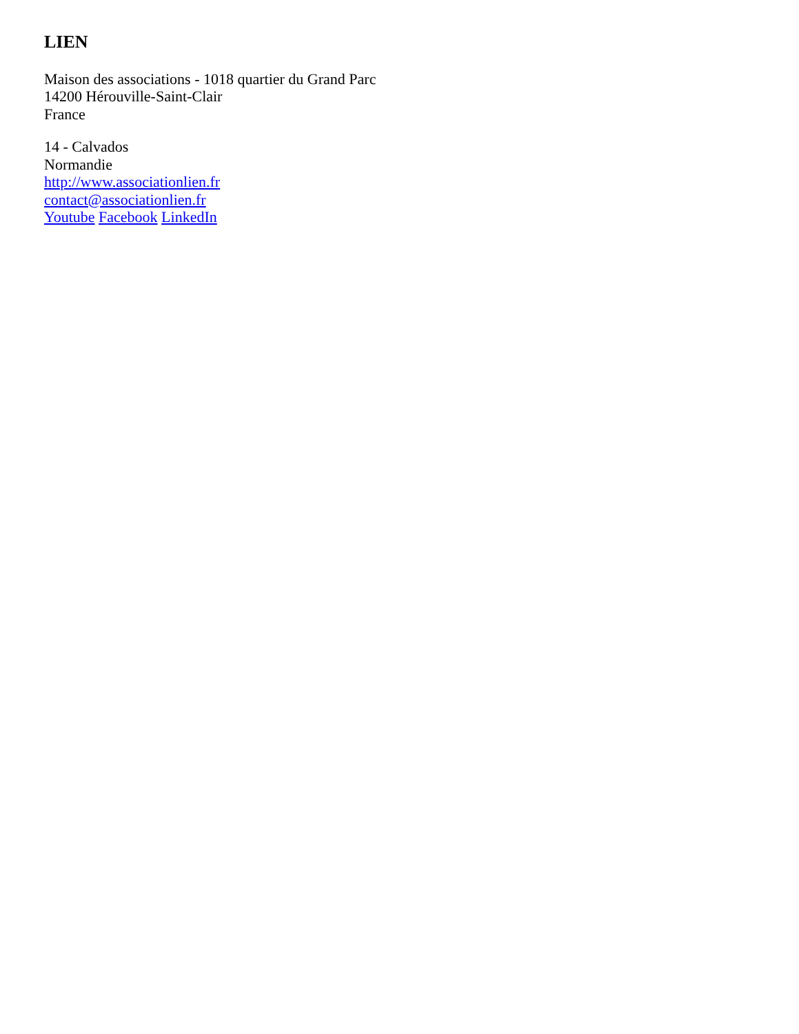LIEN
Maison des associations - 1018 quartier du Grand Parc
14200 Hérouville-Saint-Clair
France
14 - Calvados
Normandie
http://www.associationlien.fr
contact@associationlien.fr
Youtube Facebook LinkedIn